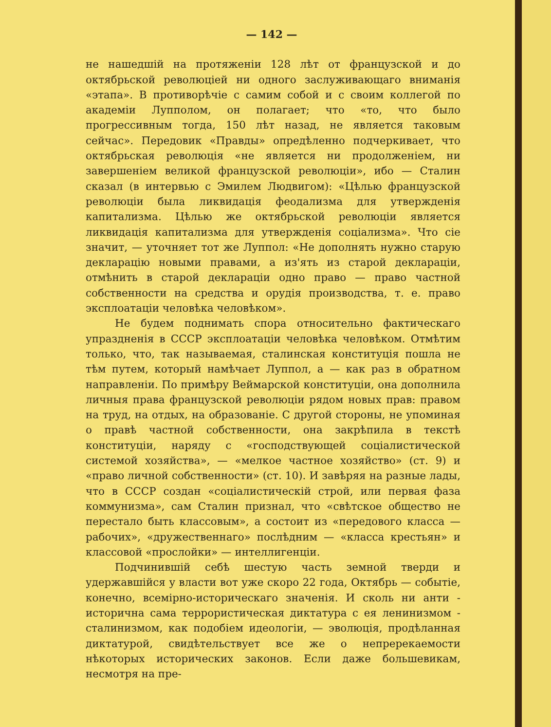— 142 —
не нашедшій на протяженіи 128 лѣт от французской и до октябрьской революціей ни одного заслуживающаго вниманія «этапа». В противорѣчіе с самим собой и с своим коллегой по академіи Лупполом, он полагает; что «то, что было прогрессивным тогда, 150 лѣт назад, не является таковым сейчас». Передовик «Правды» опредѣленно подчеркивает, что октябрьская революція «не является ни продолженіем, ни завершеніем великой французской революціи», ибо — Сталин сказал (в интервью с Эмилем Людвигом): «Цѣлью французской революціи была ликвидація феодализма для утвержденія капитализма. Цѣлью же октябрьской революціи является ликвидація капитализма для утвержденія соціализма». Что сіе значит, — уточняет тот же Луппол: «Не дополнять нужно старую декларацію новыми правами, а из'ять из старой деклараціи, отмѣнить в старой деклараціи одно право — право частной собственности на средства и орудія производства, т. е. право эксплоатаціи человѣка человѣком».
Не будем поднимать спора относительно фактическаго упраздненія в СССР эксплоатаціи человѣка человѣком. Отмѣтим только, что, так называемая, сталинская конституція пошла не тѣм путем, который намѣчает Луппол, а — как раз в обратном направленіи. По примѣру Веймарской конституціи, она дополнила личныя права французской революціи рядом новых прав: правом на труд, на отдых, на образованіе. С другой стороны, не упоминая о правѣ частной собственности, она закрѣпила в текстѣ конституціи, наряду с «господствующей соціалистической системой хозяйства», — «мелкое частное хозяйство» (ст. 9) и «право личной собственности» (ст. 10). И завѣряя на разные лады, что в СССР создан «соціалистическій строй, или первая фаза коммунизма», сам Сталин признал, что «свѣтское общество не перестало быть классовым», а состоит из «передового класса — рабочих», «дружественнаго» послѣдним — «класса крестьян» и классовой «прослойки» — интеллигенціи.
Подчинившій себѣ шестую часть земной тверди и удержавшійся у власти вот уже скоро 22 года, Октябрь — событіе, конечно, всемірно-историческаго значенія. И сколь ни анти - исторична сама террористическая диктатура с ея ленинизмом - сталинизмом, как подобіем идеологіи, — эволюція, продѣланная диктатурой, свидѣтельствует все же о непререкаемости нѣкоторых исторических законов. Если даже большевикам, несмотря на пре-